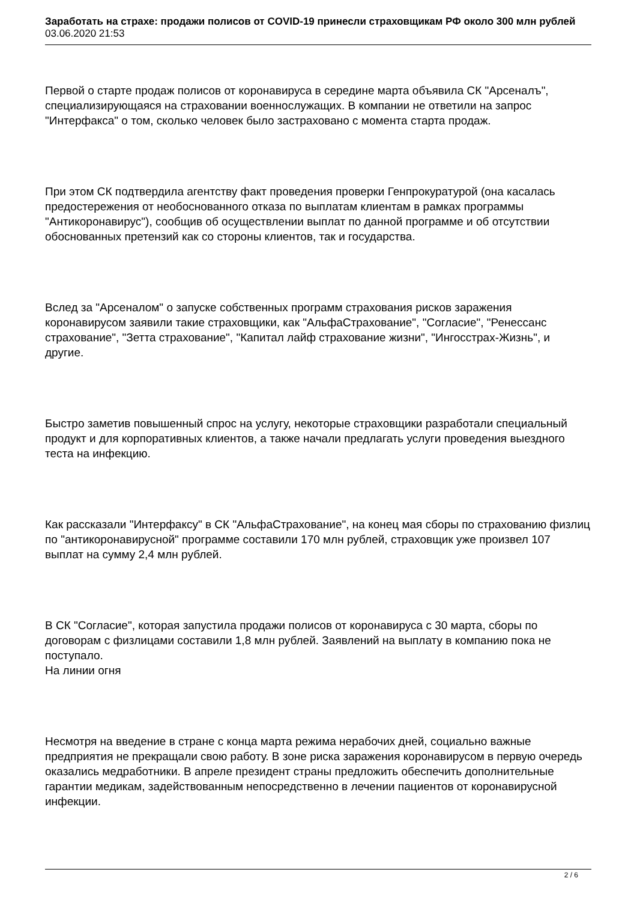Заработать на страхе: продажи полисов от COVID-19 принесли страховщикам РФ около 300 млн рублей
03.06.2020 21:53
Первой о старте продаж полисов от коронавируса в середине марта объявила СК "Арсеналъ", специализирующаяся на страховании военнослужащих. В компании не ответили на запрос "Интерфакса" о том, сколько человек было застраховано с момента старта продаж.
При этом СК подтвердила агентству факт проведения проверки Генпрокуратурой (она касалась предостережения от необоснованного отказа по выплатам клиентам в рамках программы "Антикоронавирус"), сообщив об осуществлении выплат по данной программе и об отсутствии обоснованных претензий как со стороны клиентов, так и государства.
Вслед за "Арсеналом" о запуске собственных программ страхования рисков заражения коронавирусом заявили такие страховщики, как "АльфаСтрахование", "Согласие", "Ренессанс страхование", "Зетта страхование", "Капитал лайф страхование жизни", "Ингосстрах-Жизнь", и другие.
Быстро заметив повышенный спрос на услугу, некоторые страховщики разработали специальный продукт и для корпоративных клиентов, а также начали предлагать услуги проведения выездного теста на инфекцию.
Как рассказали "Интерфаксу" в СК "АльфаСтрахование", на конец мая сборы по страхованию физлиц по "антикоронавирусной" программе составили 170 млн рублей, страховщик уже произвел 107 выплат на сумму 2,4 млн рублей.
В СК "Согласие", которая запустила продажи полисов от коронавируса с 30 марта, сборы по договорам с физлицами составили 1,8 млн рублей. Заявлений на выплату в компанию пока не поступало.
На линии огня
Несмотря на введение в стране с конца марта режима нерабочих дней, социально важные предприятия не прекращали свою работу. В зоне риска заражения коронавирусом в первую очередь оказались медработники. В апреле президент страны предложить обеспечить дополнительные гарантии медикам, задействованным непосредственно в лечении пациентов от коронавирусной инфекции.
2 / 6